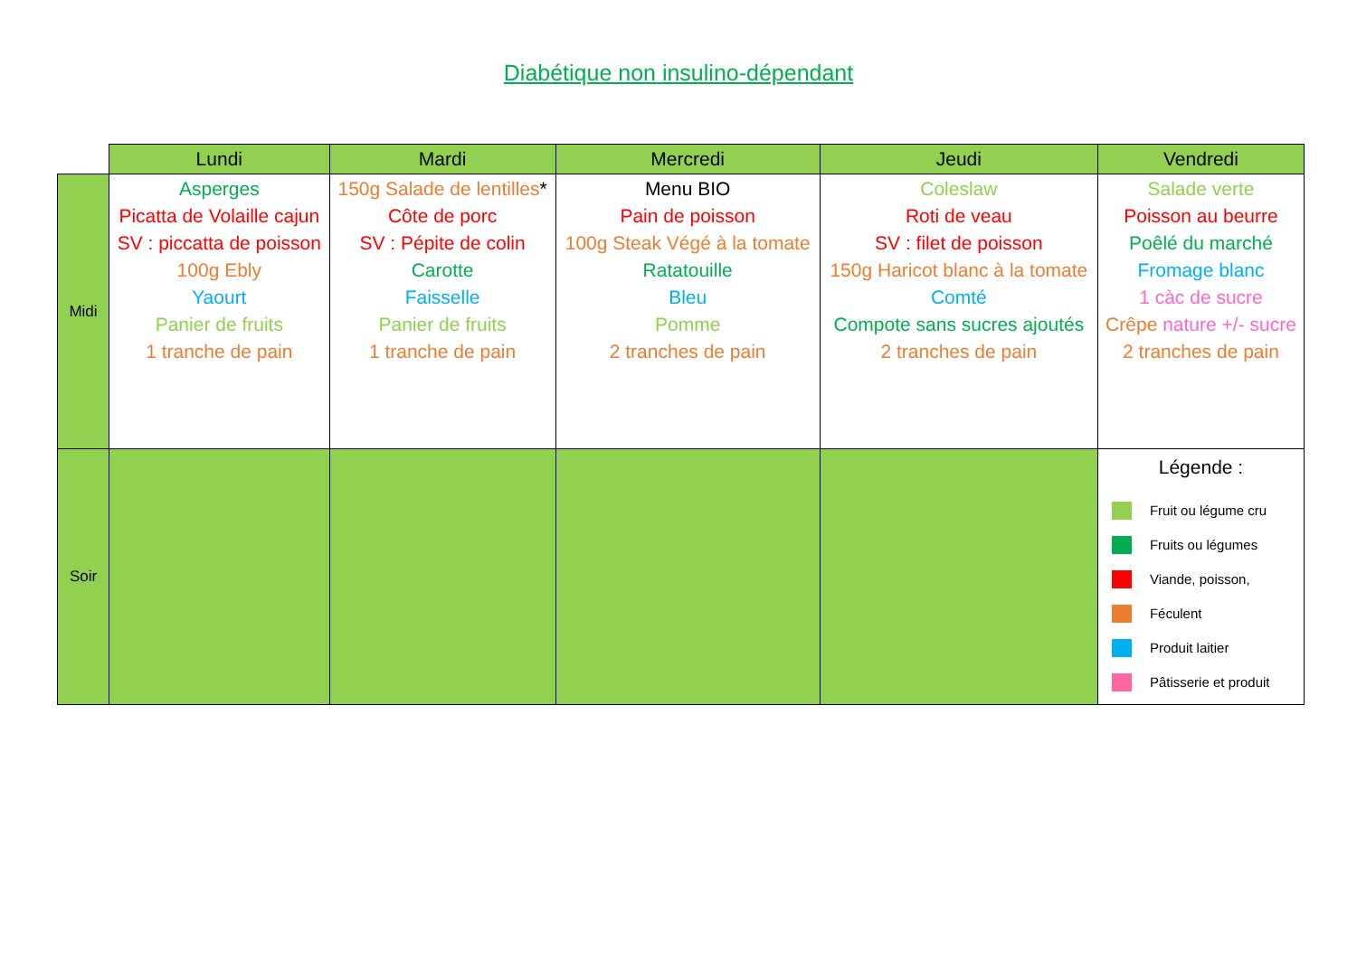Diabétique non insulino-dépendant
| | Lundi | Mardi | Mercredi | Jeudi | Vendredi |
| --- | --- | --- | --- | --- | --- |
| Midi | Asperges Picatta de Volaille cajun SV : piccatta de poisson 100g Ebly Yaourt Panier de fruits 1 tranche de pain | 150g Salade de lentilles * Côte de porc SV : Pépite de colin Carotte Faisselle Panier de fruits 1 tranche de pain | Menu BIO Pain de poisson 100g Steak Végé à la tomate Ratatouille Bleu Pomme 2 tranches de pain | Coleslaw Roti de veau SV : filet de poisson 150g Haricot blanc à la tomate Comté Compote sans sucres ajoutés 2 tranches de pain | Salade verte Poisson au beurre Poêlé du marché Fromage blanc 1 càc de sucre Crêpe nature +/- sucre 2 tranches de pain |
| Soir | | | | | Légende : Fruit ou légume cru Fruits ou légumes Viande, poisson, Féculent Produit laitier Pâtisserie et produit |